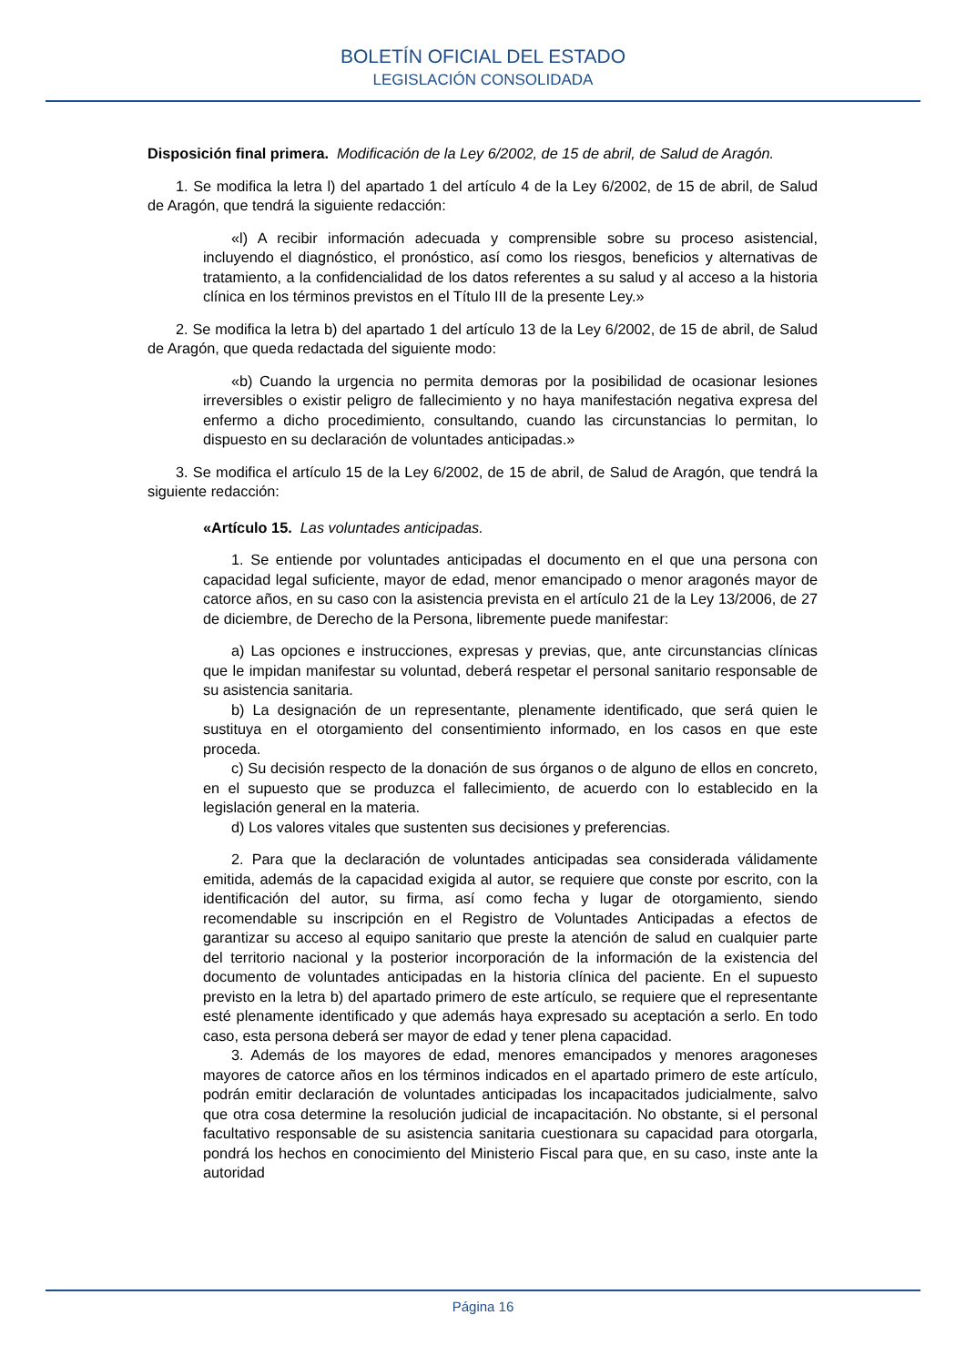BOLETÍN OFICIAL DEL ESTADO
LEGISLACIÓN CONSOLIDADA
Disposición final primera. Modificación de la Ley 6/2002, de 15 de abril, de Salud de Aragón.
1. Se modifica la letra l) del apartado 1 del artículo 4 de la Ley 6/2002, de 15 de abril, de Salud de Aragón, que tendrá la siguiente redacción:
«l) A recibir información adecuada y comprensible sobre su proceso asistencial, incluyendo el diagnóstico, el pronóstico, así como los riesgos, beneficios y alternativas de tratamiento, a la confidencialidad de los datos referentes a su salud y al acceso a la historia clínica en los términos previstos en el Título III de la presente Ley.»
2. Se modifica la letra b) del apartado 1 del artículo 13 de la Ley 6/2002, de 15 de abril, de Salud de Aragón, que queda redactada del siguiente modo:
«b) Cuando la urgencia no permita demoras por la posibilidad de ocasionar lesiones irreversibles o existir peligro de fallecimiento y no haya manifestación negativa expresa del enfermo a dicho procedimiento, consultando, cuando las circunstancias lo permitan, lo dispuesto en su declaración de voluntades anticipadas.»
3. Se modifica el artículo 15 de la Ley 6/2002, de 15 de abril, de Salud de Aragón, que tendrá la siguiente redacción:
«Artículo 15. Las voluntades anticipadas.
1. Se entiende por voluntades anticipadas el documento en el que una persona con capacidad legal suficiente, mayor de edad, menor emancipado o menor aragonés mayor de catorce años, en su caso con la asistencia prevista en el artículo 21 de la Ley 13/2006, de 27 de diciembre, de Derecho de la Persona, libremente puede manifestar:
a) Las opciones e instrucciones, expresas y previas, que, ante circunstancias clínicas que le impidan manifestar su voluntad, deberá respetar el personal sanitario responsable de su asistencia sanitaria.
b) La designación de un representante, plenamente identificado, que será quien le sustituya en el otorgamiento del consentimiento informado, en los casos en que este proceda.
c) Su decisión respecto de la donación de sus órganos o de alguno de ellos en concreto, en el supuesto que se produzca el fallecimiento, de acuerdo con lo establecido en la legislación general en la materia.
d) Los valores vitales que sustenten sus decisiones y preferencias.
2. Para que la declaración de voluntades anticipadas sea considerada válidamente emitida, además de la capacidad exigida al autor, se requiere que conste por escrito, con la identificación del autor, su firma, así como fecha y lugar de otorgamiento, siendo recomendable su inscripción en el Registro de Voluntades Anticipadas a efectos de garantizar su acceso al equipo sanitario que preste la atención de salud en cualquier parte del territorio nacional y la posterior incorporación de la información de la existencia del documento de voluntades anticipadas en la historia clínica del paciente. En el supuesto previsto en la letra b) del apartado primero de este artículo, se requiere que el representante esté plenamente identificado y que además haya expresado su aceptación a serlo. En todo caso, esta persona deberá ser mayor de edad y tener plena capacidad.
3. Además de los mayores de edad, menores emancipados y menores aragoneses mayores de catorce años en los términos indicados en el apartado primero de este artículo, podrán emitir declaración de voluntades anticipadas los incapacitados judicialmente, salvo que otra cosa determine la resolución judicial de incapacitación. No obstante, si el personal facultativo responsable de su asistencia sanitaria cuestionara su capacidad para otorgarla, pondrá los hechos en conocimiento del Ministerio Fiscal para que, en su caso, inste ante la autoridad
Página 16